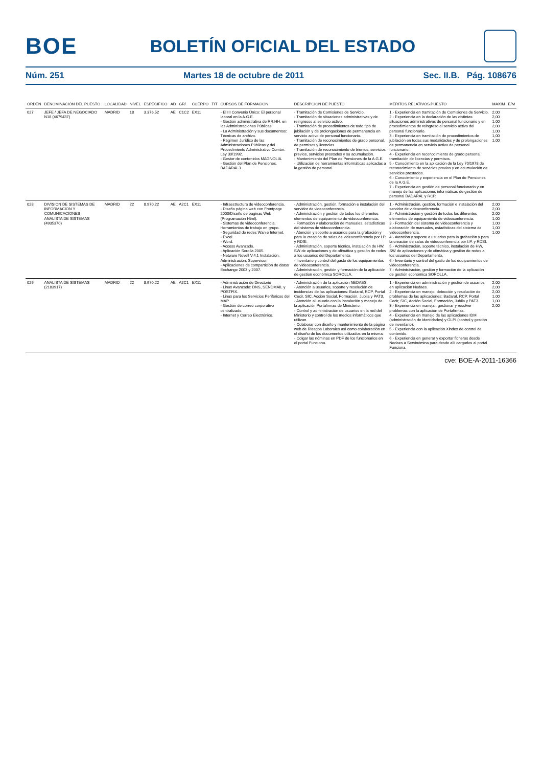BOE
BOLETÍN OFICIAL DEL ESTADO
Núm. 251 Martes 18 de octubre de 2011 Sec. II.B. Pág. 108676
| ORDEN | DENOMINACIÓN DEL PUESTO | LOCALIDAD | NIVEL | ESPECIFICO | AD | GR/ | CUERPO | TIT | CURSOS DE FORMACION | DESCRIPCION DE PUESTO | MERITOS RELATIVOS PUESTO | MAXIM | E/M |
| --- | --- | --- | --- | --- | --- | --- | --- | --- | --- | --- | --- | --- | --- |
| 027 | JEFE / JEFA DE NEGOCIADO N18 (4679437) | MADRID | 18 | 3.376,52 | AE | C1C2 | EX11 | | - El III Convenio Único: El personal laboral en la A.G.E. - Gestión administrativa de RR.HH. en las Administraciones Públicas. - La Administración y sus documentos: Técnicas de archivo. - Régimen Jurídico de las Administraciones Públicas y del Procedimiento Administrativo Común. Ley 30/1992. - Gestor de contenidos MAGNOLIA. - Gestión del Plan de Pensiones. BADARAL3. | - Tramitación de Comisiones de Servicio. - Tramitación de situaciones administrativas y de reingresos al servicio activo. - Tramitación de procedimientos de todo tipo de jubilación y de prolongaciones de permanencia en servicio activo de personal funcionario. - Tramitación de reconocimientos de grado personal, de permisos y licencias. - Tramitación de reconocimiento de trienios, servicios previos, servicios prestados y su acumulación. - Mantenimiento del Plan de Pensiones de la A.G.E. - Utilización de herramientas informáticas aplicadas a la gestión de personal. | 1.- Experiencia en tramitación de Comisiones de Servicio. 2.- Experiencia en la declaración de las distintas situaciones administrativas de personal funcionario y en procedimientos de reingreso al servicio activo del personal funcionario. 3.- Experiencia en tramitación de procedimientos de jubilación en todas sus modalidades y de prolongaciones de permanencia en servicio activo de personal funcionario. 4.- Experiencia en reconocimiento de grado personal, tramitación de licencias y permisos. 5.- Conocimiento en la aplicación de la Ley 70/1978 de reconocimiento de servicios previos y en acumulación de servicios prestados. 6.- Conocimiento y experiencia en el Plan de Pensiones de la A.G.E. 7.- Experiencia en gestión de personal funcionario y en manejo de las aplicaciones informáticas de gestión de personal BADARAL y RCP. | 2,00 2,00 1,00 2,00 1,00 1,00 1,00 | |
| 028 | DIVISION DE SISTEMAS DE INFORMACION Y COMUNICACIONES ANALISTA DE SISTEMAS (4935370) | MADRID | 22 | 8.970,22 | AE | A2C1 | EX11 | | - Infraestructura de videoconferencia. - Diseño página web con Frontpage 2000/Diseño de paginas Web (Programación Html). - Sistemas de videoconferencia. Herramientas de trabajo en grupo. - Seguridad de redes Wan e Internet. - Excel. - Word. - Access Avanzado. - Aplicación Sorolla 2005. - Netware Novell V.4.1 Instalación, Administración, Supervisor. - Aplicaciones de compartición de datos Exchange 2003 y 2007. | - Administración, gestión, formación e instalación del servidor de videoconferencia. - Administración y gestión de todos los diferentes elementos de equipamiento de videoconferencia. - Formación y elaboración de manuales, estadísticas del sistema de videoconferencia. - Atención y soporte a usuarios para la grabación y para la creación de salas de videoconferencia por I.P. y RDSI. - Administración, soporte técnico, instalación de HW, SW de aplicaciones y de ofimática y gestión de redes a los usuarios del Departamento. - Inventario y control del gasto de los equipamientos de videoconferencia. - Administración, gestión y formación de la aplicación de gestion económica SOROLLA. | 1.- Administración, gestión, formación e instalación del servidor de videoconferencia. 2.- Administración y gestión de todos los diferentes elementos de equipamiento de videoconferencia. 3.- Formación del sistema de videoconferencia y elaboración de manuales, estadísticas del sistema de videoconferencia. 4.- Atención y soporte a usuarios para la grabación y para la creación de salas de videoconferencia por I.P. y RDSI. 5.- Administración, soporte técnico, instalación de HW, SW de aplicaciones y de ofimática y gestión de redes a los usuarios del Departamento. 6.- Inventario y control del gasto de los equipamientos de videoconferencia. 7.- Administración, gestión y formación de la aplicación de gestión económica SOROLLA. | 2,00 2,00 2,00 1,00 1,00 1,00 1,00 | |
| 029 | ANALISTA DE SISTEMAS (2183917) | MADRID | 22 | 8.970,22 | AE | A2C1 | EX11 | | - Administración de Directorio - Linux Avanzado: DNS, SENDMAIL y POSTFIX. - Linux para los Servicios Periféricos del MAP. - Gestión de correo corporativo centralizado. - Internet y Correo Electrónico. | - Administración de la aplicación NEDAES. - Atención a usuarios, soporte y resolución de incidencias de las aplicaciones: Badaral, RCP, Portal Cecir, SIC, Acción Social, Formación, Jubila y PAT3. - Atención al usuario con la instalación y manejo de la aplicación Portafirmas de Ministerio. - Control y administración de usuarios en la red del Ministerio y control de los medios informáticos que utilizan. - Colaborar con diseño y mantenimiento de la página web de Riesgos Laborales así como colaboración en el diseño de los documentos utilizados en la misma. - Colgar las nóminas en PDF de los funcionarios en el portal Funciona. | 1.- Experiencia en administración y gestión de usuarios en aplicación Nedaes. 2.- Experiencia en manejo, detección y resolución de problemas de las aplicaciones: Badaral, RCP, Portal Cecir, SIC, Acción Social, Formación, Jubila y PAT3. 3.- Experiencia en manejar, gestionar y resolver problemas con la aplicación de Portafirmas. 4.- Experiencia en manejo de las aplicaciones IDM (administración de identidades) y GLPI (control y gestión de inventario). 5.- Experiencia con la aplicación Xindex de control de contenido. 6.- Experiencia en generar y exportar ficheros desde Nedaes a Servinómina para desde allí cargarlos al portal Funciona. | 2,00 2,00 2,00 1,00 1,00 2,00 | |
cve: BOE-A-2011-16366